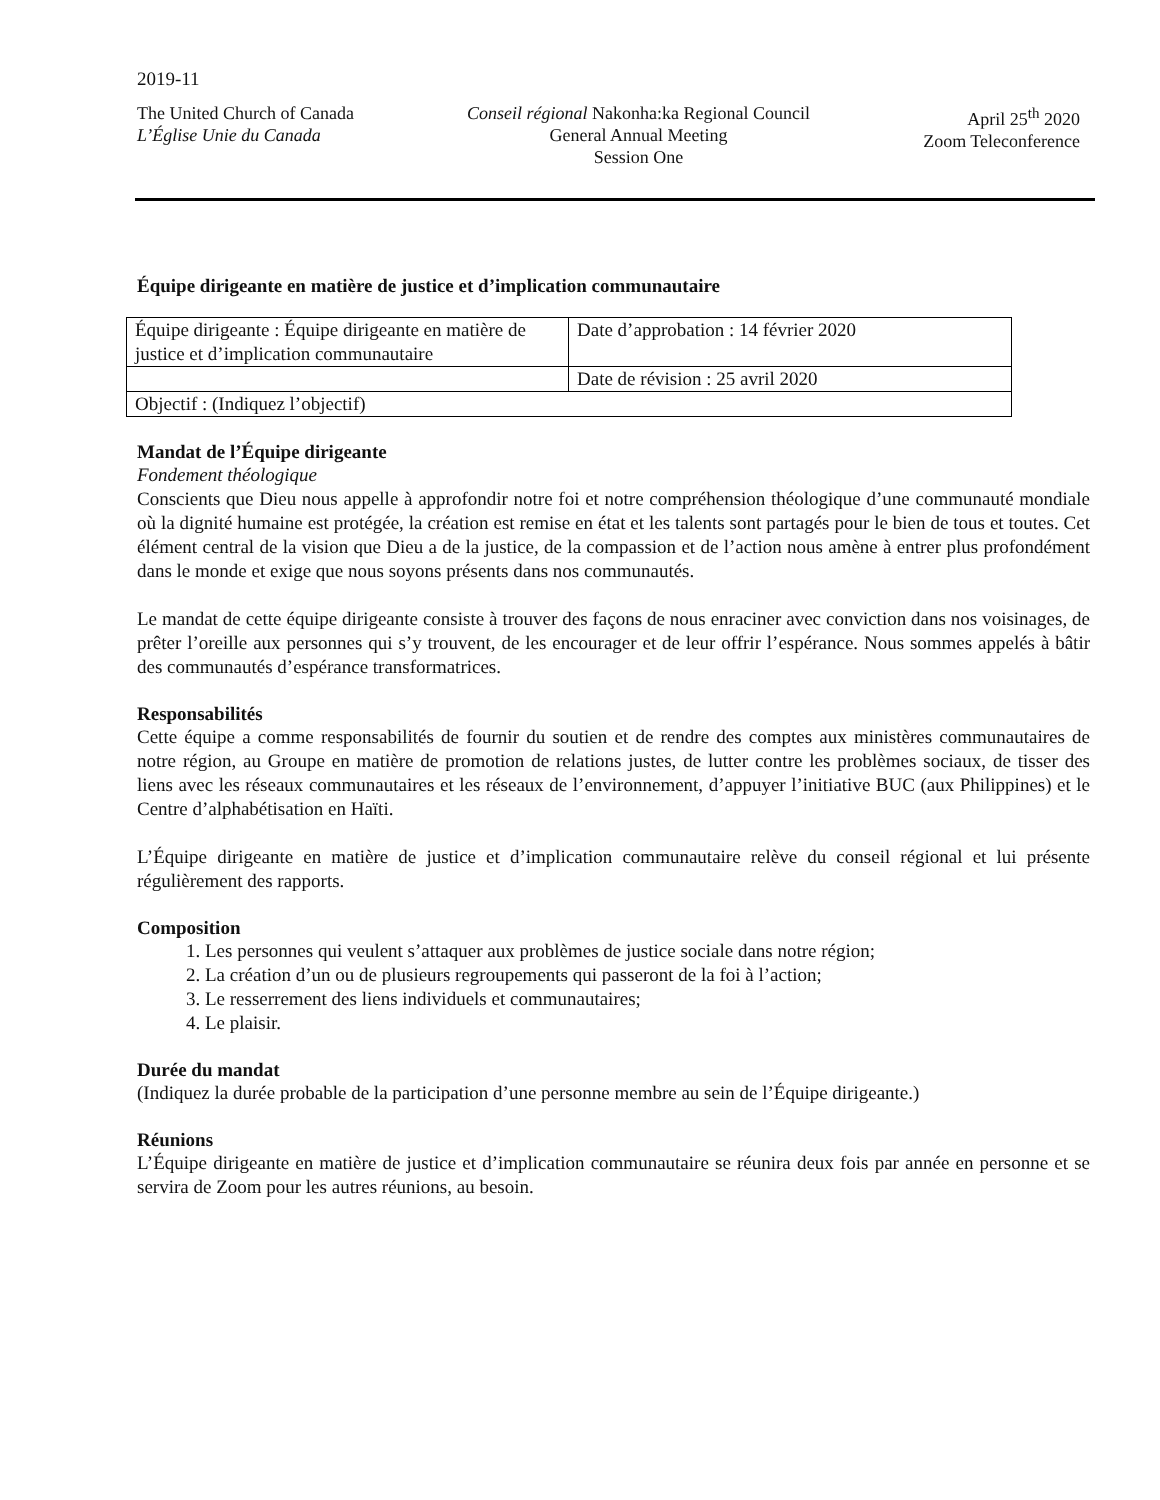2019-11
The United Church of Canada
L’Église Unie du Canada
Conseil régional Nakonha:ka Regional Council
General Annual Meeting
Session One
April 25<sup>th</sup> 2020
Zoom Teleconference
Équipe dirigeante en matière de justice et d’implication communautaire
| Équipe dirigeante : Équipe dirigeante en matière de justice et d’implication communautaire | Date d’approbation : 14 février 2020 |
| | Date de révision : 25 avril 2020 |
| Objectif : (Indiquez l’objectif) | |
Mandat de l’Équipe dirigeante
Fondement théologique
Conscients que Dieu nous appelle à approfondir notre foi et notre compréhension théologique d’une communauté mondiale où la dignité humaine est protégée, la création est remise en état et les talents sont partagés pour le bien de tous et toutes. Cet élément central de la vision que Dieu a de la justice, de la compassion et de l’action nous amène à entrer plus profondément dans le monde et exige que nous soyons présents dans nos communautés.
Le mandat de cette équipe dirigeante consiste à trouver des façons de nous enraciner avec conviction dans nos voisinages, de prêter l’oreille aux personnes qui s’y trouvent, de les encourager et de leur offrir l’espérance. Nous sommes appelés à bâtir des communautés d’espérance transformatrices.
Responsabilités
Cette équipe a comme responsabilités de fournir du soutien et de rendre des comptes aux ministères communautaires de notre région, au Groupe en matière de promotion de relations justes, de lutter contre les problèmes sociaux, de tisser des liens avec les réseaux communautaires et les réseaux de l’environnement, d’appuyer l’initiative BUC (aux Philippines) et le Centre d’alphabétisation en Haïti.
L’Équipe dirigeante en matière de justice et d’implication communautaire relève du conseil régional et lui présente régulièrement des rapports.
Composition
1. Les personnes qui veulent s’attaquer aux problèmes de justice sociale dans notre région;
2. La création d’un ou de plusieurs regroupements qui passeront de la foi à l’action;
3. Le resserrement des liens individuels et communautaires;
4. Le plaisir.
Durée du mandat
(Indiquez la durée probable de la participation d’une personne membre au sein de l’Équipe dirigeante.)
Réunions
L’Équipe dirigeante en matière de justice et d’implication communautaire se réunira deux fois par année en personne et se servira de Zoom pour les autres réunions, au besoin.